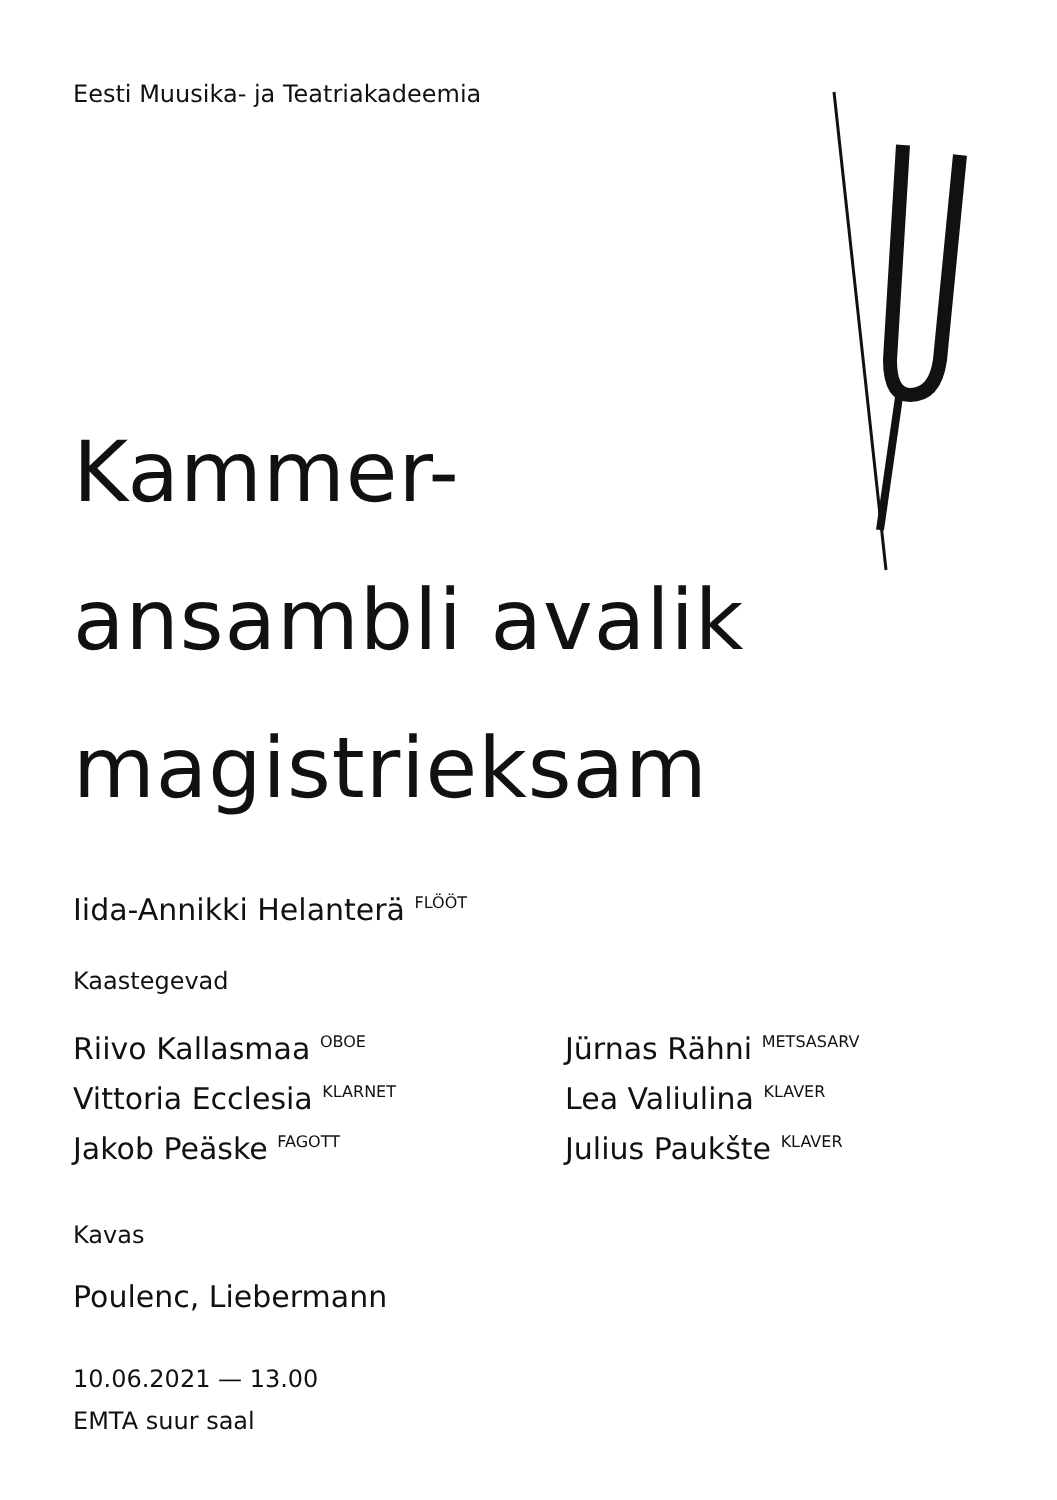Eesti Muusika- ja Teatriakadeemia
Kammer-
ansambli avalik
magistrieksam
Iida-Annikki Helanterä <sup>FLÖÖT</sup>
Kaastegevad
Riivo Kallasmaa <sup>OBOE</sup>
Vittoria Ecclesia <sup>KLARNET</sup>
Jakob Peäske <sup>FAGOTT</sup>
Jürnas Rähni <sup>METSASARV</sup>
Lea Valiulina <sup>KLAVER</sup>
Julius Paukšte <sup>KLAVER</sup>
Kavas
Poulenc, Liebermann
10.06.2021 — 13.00
EMTA suur saal